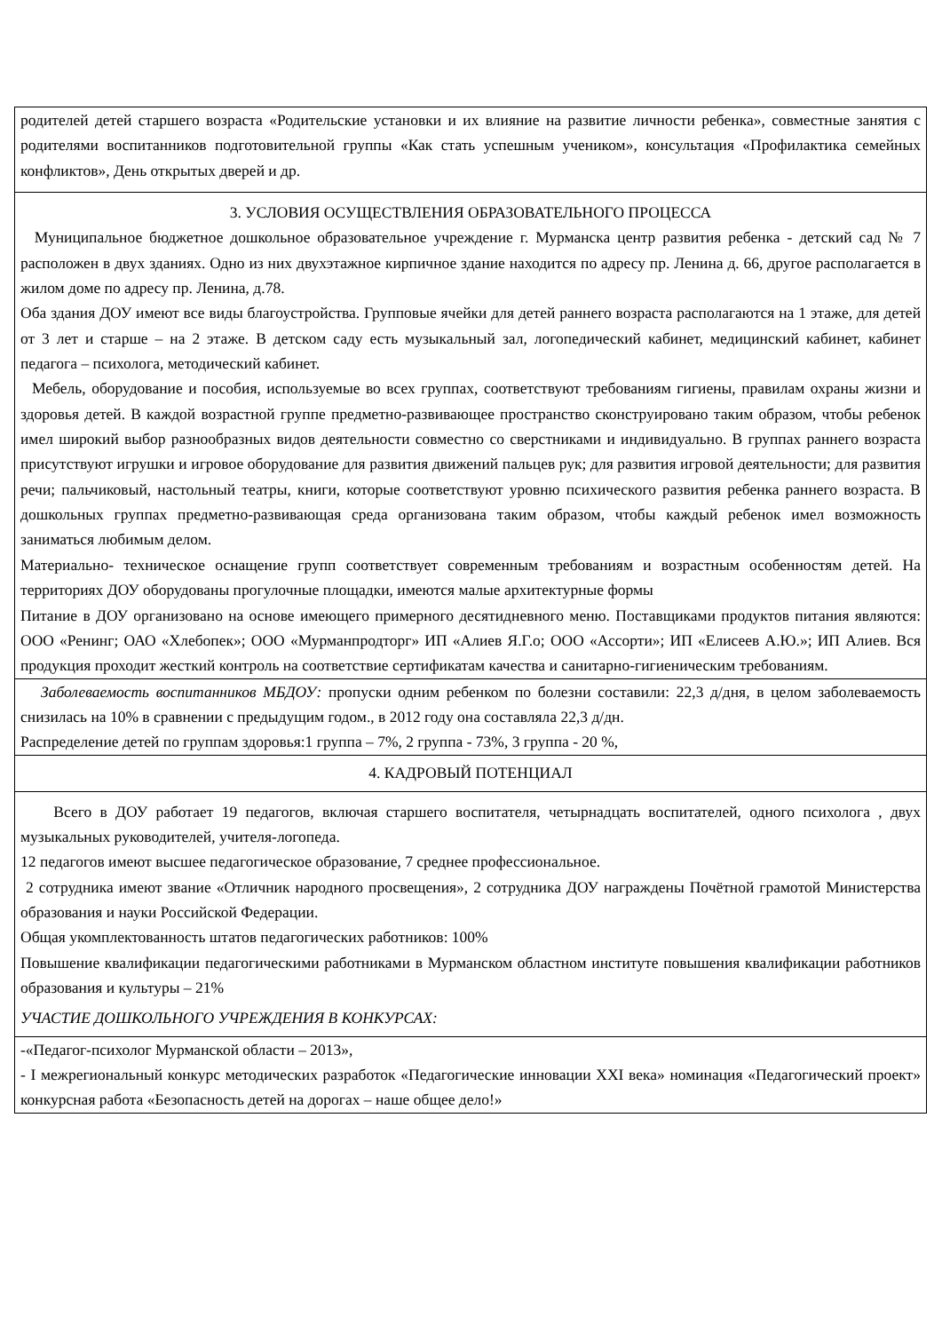| родителей детей старшего возраста «Родительские установки и их влияние на развитие личности ребенка», совместные занятия с родителями воспитанников подготовительной группы «Как стать успешным учеником», консультация «Профилактика семейных конфликтов», День открытых дверей и др. |
| 3. УСЛОВИЯ ОСУЩЕСТВЛЕНИЯ ОБРАЗОВАТЕЛЬНОГО ПРОЦЕССА Муниципальное бюджетное дошкольное образовательное учреждение г. Мурманска центр развития ребенка - детский сад № 7 расположен в двух зданиях. Одно из них двухэтажное кирпичное здание находится по адресу пр. Ленина д. 66, другое располагается в жилом доме по адресу пр. Ленина, д.78. Оба здания ДОУ имеют все виды благоустройства. Групповые ячейки для детей раннего возраста располагаются на 1 этаже, для детей от 3 лет и старше – на 2 этаже. В детском саду есть музыкальный зал, логопедический кабинет, медицинский кабинет, кабинет педагога – психолога, методический кабинет. Мебель, оборудование и пособия, используемые во всех группах, соответствуют требованиям гигиены, правилам охраны жизни и здоровья детей. В каждой возрастной группе предметно-развивающее пространство сконструировано таким образом, чтобы ребенок имел широкий выбор разнообразных видов деятельности совместно со сверстниками и индивидуально. В группах раннего возраста присутствуют игрушки и игровое оборудование для развития движений пальцев рук; для развития игровой деятельности; для развития речи; пальчиковый, настольный театры, книги, которые соответствуют уровню психического развития ребенка раннего возраста. В дошкольных группах предметно-развивающая среда организована таким образом, чтобы каждый ребенок имел возможность заниматься любимым делом. Материально- техническое оснащение групп соответствует современным требованиям и возрастным особенностям детей. На территориях ДОУ оборудованы прогулочные площадки, имеются малые архитектурные формы Питание в ДОУ организовано на основе имеющего примерного десятидневного меню. Поставщиками продуктов питания являются: ООО «Ренинг; ОАО «Хлебопек»; ООО «Мурманпродторг» ИП «Алиев Я.Г.о; ООО «Ассорти»; ИП «Елисеев А.Ю.»; ИП Алиев. Вся продукция проходит жесткий контроль на соответствие сертификатам качества и санитарно-гигиеническим требованиям. |
| Заболеваемость воспитанников МБДОУ: пропуски одним ребенком по болезни составили: 22,3 д/дня, в целом заболеваемость снизилась на 10% в сравнении с предыдущим годом., в 2012 году она составляла 22,3 д/дн. Распределение детей по группам здоровья:1 группа – 7%, 2 группа - 73%, 3 группа - 20 %, |
| 4. КАДРОВЫЙ ПОТЕНЦИАЛ |
| Всего в ДОУ работает 19 педагогов, включая старшего воспитателя, четырнадцать воспитателей, одного психолога , двух музыкальных руководителей, учителя-логопеда. 12 педагогов имеют высшее педагогическое образование, 7 среднее профессиональное. 2 сотрудника имеют звание «Отличник народного просвещения», 2 сотрудника ДОУ награждены Почётной грамотой Министерства образования и науки Российской Федерации. Общая укомплектованность штатов педагогических работников: 100% Повышение квалификации педагогическими работниками в Мурманском областном институте повышения квалификации работников образования и культуры – 21% УЧАСТИЕ ДОШКОЛЬНОГО УЧРЕЖДЕНИЯ В КОНКУРСАХ: |
| -«Педагог-психолог Мурманской области – 2013», - I межрегиональный конкурс методических разработок «Педагогические инновации XXI века» номинация «Педагогический проект» конкурсная работа «Безопасность детей на дорогах – наше общее дело!» |